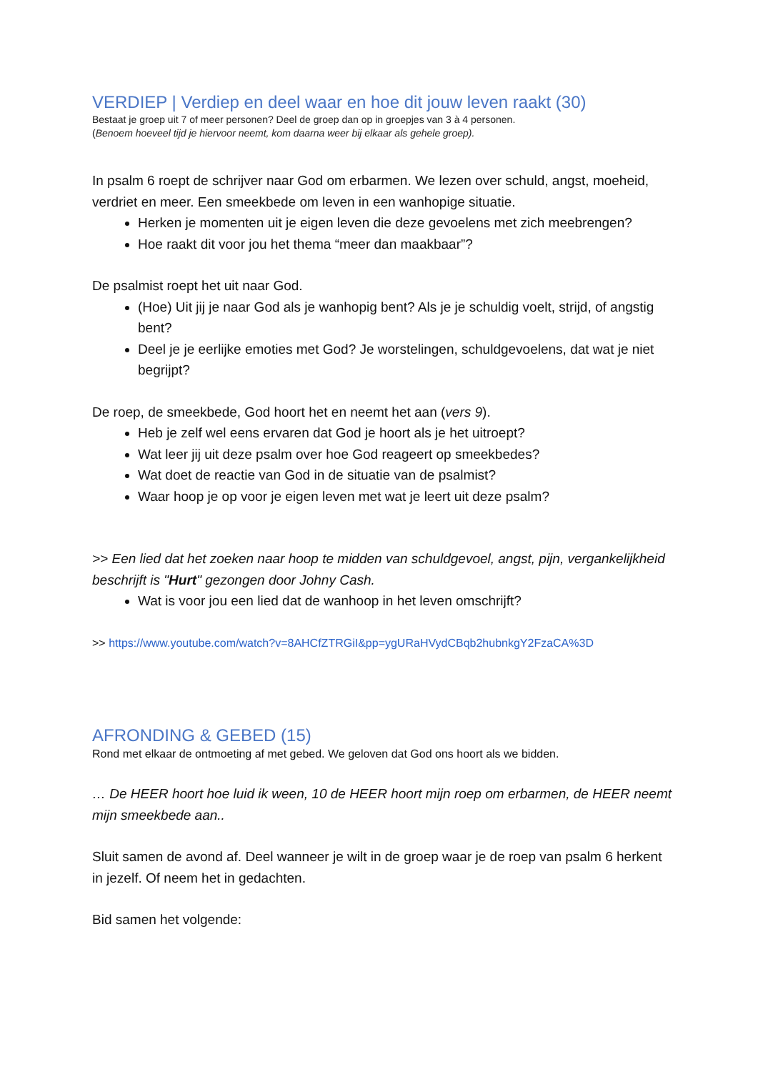VERDIEP | Verdiep en deel waar en hoe dit jouw leven raakt (30)
Bestaat je groep uit 7 of meer personen? Deel de groep dan op in groepjes van 3 à 4 personen.
(Benoem hoeveel tijd je hiervoor neemt, kom daarna weer bij elkaar als gehele groep).
In psalm 6 roept de schrijver naar God om erbarmen. We lezen over schuld, angst, moeheid, verdriet en meer. Een smeekbede om leven in een wanhopige situatie.
Herken je momenten uit je eigen leven die deze gevoelens met zich meebrengen?
Hoe raakt dit voor jou het thema “meer dan maakbaar”?
De psalmist roept het uit naar God.
(Hoe) Uit jij je naar God als je wanhopig bent? Als je je schuldig voelt, strijd, of angstig bent?
Deel je je eerlijke emoties met God? Je worstelingen, schuldgevoelens, dat wat je niet begrijpt?
De roep, de smeekbede, God hoort het en neemt het aan (vers 9).
Heb je zelf wel eens ervaren dat God je hoort als je het uitroept?
Wat leer jij uit deze psalm over hoe God reageert op smeekbedes?
Wat doet de reactie van God in de situatie van de psalmist?
Waar hoop je op voor je eigen leven met wat je leert uit deze psalm?
>> Een lied dat het zoeken naar hoop te midden van schuldgevoel, angst, pijn, vergankelijkheid beschrijft is "Hurt" gezongen door Johny Cash.
Wat is voor jou een lied dat de wanhoop in het leven omschrijft?
>> https://www.youtube.com/watch?v=8AHCfZTRGiI&pp=ygURaHVydCBqb2hubnkgY2FzaCA%3D
AFRONDING & GEBED (15)
Rond met elkaar de ontmoeting af met gebed. We geloven dat God ons hoort als we bidden.
… De HEER hoort hoe luid ik ween, 10 de HEER hoort mijn roep om erbarmen, de HEER neemt mijn smeekbede aan..
Sluit samen de avond af. Deel wanneer je wilt in de groep waar je de roep van psalm 6 herkent in jezelf. Of neem het in gedachten.
Bid samen het volgende: